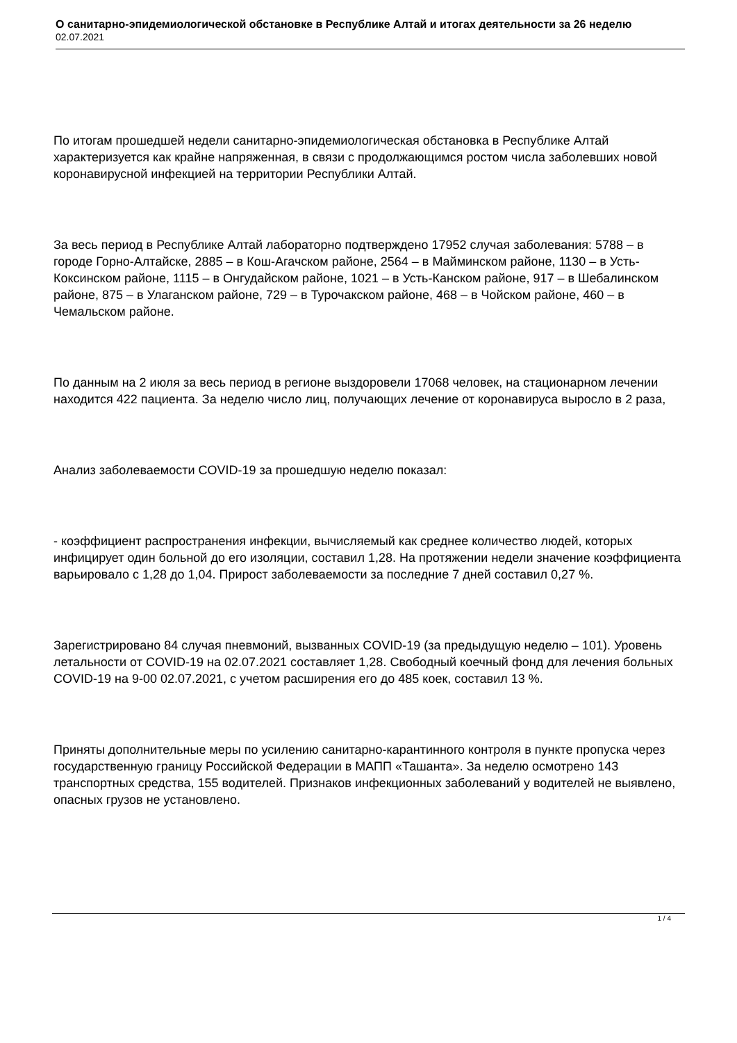О санитарно-эпидемиологической обстановке в Республике Алтай и итогах деятельности за 26 неделю
02.07.2021
По итогам прошедшей недели санитарно-эпидемиологическая обстановка в Республике Алтай характеризуется как крайне напряженная, в связи с продолжающимся ростом числа заболевших новой коронавирусной инфекцией на территории Республики Алтай.
За весь период в Республике Алтай лабораторно подтверждено 17952 случая заболевания: 5788 – в городе Горно-Алтайске, 2885 – в Кош-Агачском районе, 2564 – в Майминском районе, 1130 – в Усть-Коксинском районе, 1115 – в Онгудайском районе, 1021 – в Усть-Канском районе, 917 – в Шебалинском районе, 875 – в Улаганском районе, 729 – в Турочакском районе, 468 – в Чойском районе, 460 – в Чемальском районе.
По данным на 2 июля за весь период в регионе выздоровели 17068 человек, на стационарном лечении находится 422 пациента. За неделю число лиц, получающих лечение от коронавируса выросло в 2 раза,
Анализ заболеваемости COVID-19 за прошедшую неделю показал:
- коэффициент распространения инфекции, вычисляемый как среднее количество людей, которых инфицирует один больной до его изоляции, составил 1,28. На протяжении недели значение коэффициента варьировало с 1,28 до 1,04. Прирост заболеваемости за последние 7 дней составил 0,27 %.
Зарегистрировано 84 случая пневмоний, вызванных COVID-19 (за предыдущую неделю – 101). Уровень летальности от COVID-19 на 02.07.2021 составляет 1,28. Свободный коечный фонд для лечения больных COVID-19 на 9-00 02.07.2021, с учетом расширения его до 485 коек, составил 13 %.
Приняты дополнительные меры по усилению санитарно-карантинного контроля в пункте пропуска через государственную границу Российской Федерации в МАПП «Ташанта». За неделю осмотрено 143 транспортных средства, 155 водителей. Признаков инфекционных заболеваний у водителей не выявлено, опасных грузов не установлено.
1 / 4